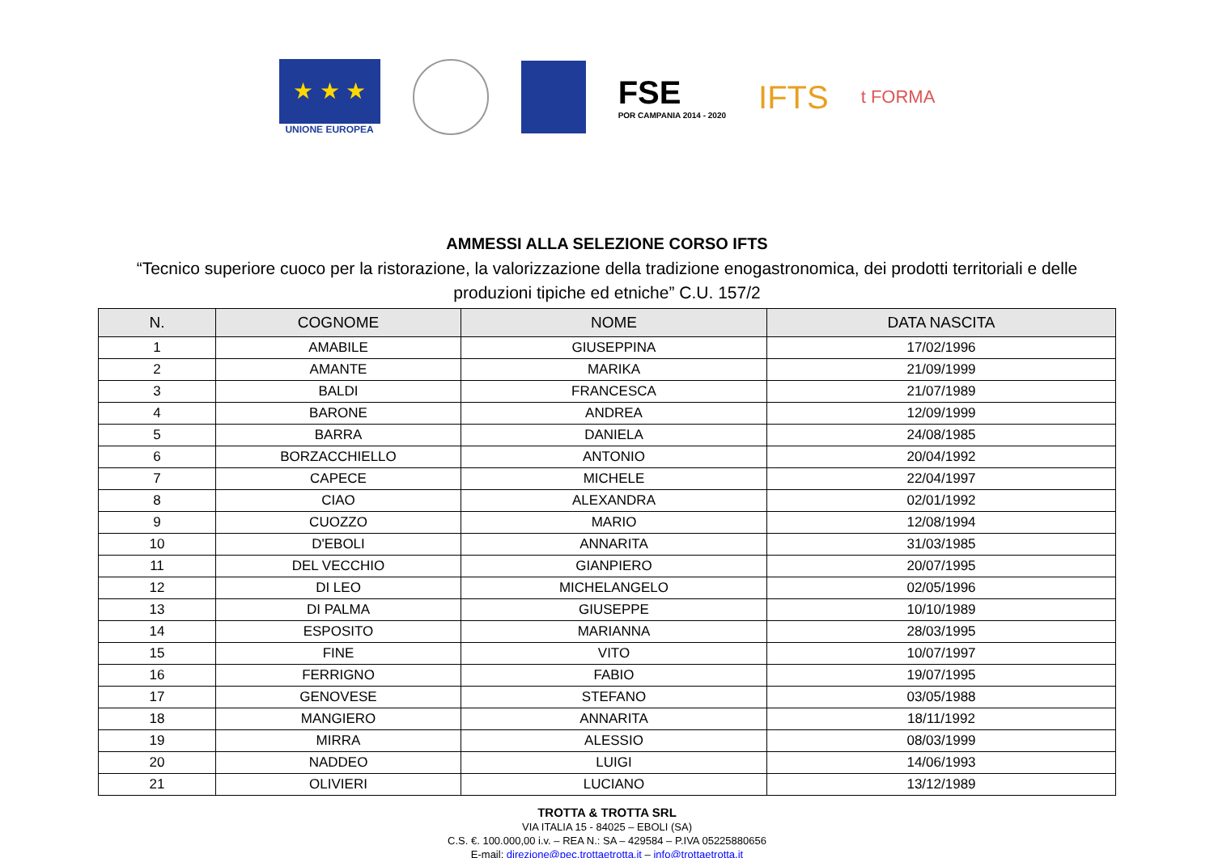★ ★ ★
UNIONE EUROPEA
FSE
POR CAMPANIA 2014 - 2020
IFTS
t FORMA
AMMESSI ALLA SELEZIONE CORSO IFTS
“Tecnico superiore cuoco per la ristorazione, la valorizzazione della tradizione enogastronomica, dei prodotti territoriali e delle produzioni tipiche ed etniche” C.U. 157/2
| N. | COGNOME | NOME | DATA NASCITA |
| --- | --- | --- | --- |
| 1 | AMABILE | GIUSEPPINA | 17/02/1996 |
| 2 | AMANTE | MARIKA | 21/09/1999 |
| 3 | BALDI | FRANCESCA | 21/07/1989 |
| 4 | BARONE | ANDREA | 12/09/1999 |
| 5 | BARRA | DANIELA | 24/08/1985 |
| 6 | BORZACCHIELLO | ANTONIO | 20/04/1992 |
| 7 | CAPECE | MICHELE | 22/04/1997 |
| 8 | CIAO | ALEXANDRA | 02/01/1992 |
| 9 | CUOZZO | MARIO | 12/08/1994 |
| 10 | D'EBOLI | ANNARITA | 31/03/1985 |
| 11 | DEL VECCHIO | GIANPIERO | 20/07/1995 |
| 12 | DI LEO | MICHELANGELO | 02/05/1996 |
| 13 | DI PALMA | GIUSEPPE | 10/10/1989 |
| 14 | ESPOSITO | MARIANNA | 28/03/1995 |
| 15 | FINE | VITO | 10/07/1997 |
| 16 | FERRIGNO | FABIO | 19/07/1995 |
| 17 | GENOVESE | STEFANO | 03/05/1988 |
| 18 | MANGIERO | ANNARITA | 18/11/1992 |
| 19 | MIRRA | ALESSIO | 08/03/1999 |
| 20 | NADDEO | LUIGI | 14/06/1993 |
| 21 | OLIVIERI | LUCIANO | 13/12/1989 |
TROTTA & TROTTA SRL
VIA ITALIA 15 - 84025 – EBOLI (SA)
C.S. €. 100.000,00 i.v. – REA N.: SA – 429584 – P.IVA 05225880656
E-mail: direzione@pec.trottaetrotta.it – info@trottaetrotta.it